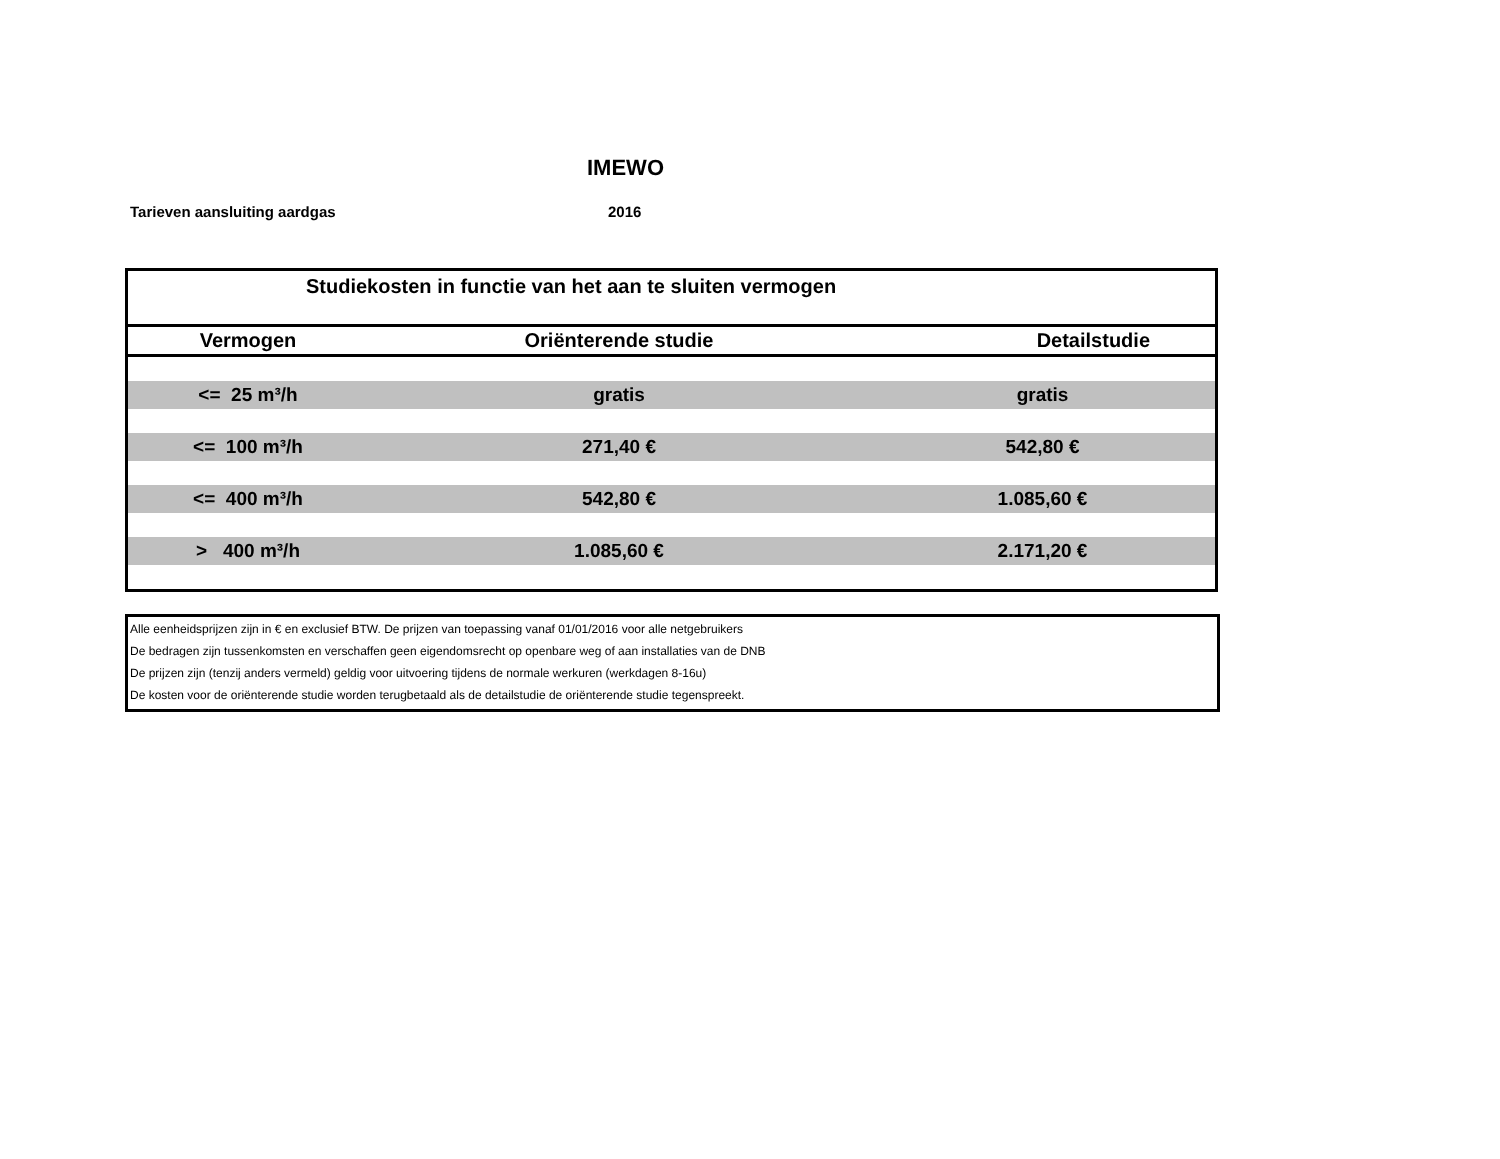IMEWO
Tarieven aansluiting aardgas 2016
| Studiekosten in functie van het aan te sluiten vermogen | | |
| --- | --- | --- |
| Vermogen | Oriënterende studie | Detailstudie |
| <= 25 m³/h | gratis | gratis |
| <= 100 m³/h | 271,40 € | 542,80 € |
| <= 400 m³/h | 542,80 € | 1.085,60 € |
| > 400 m³/h | 1.085,60 € | 2.171,20 € |
Alle eenheidsprijzen zijn in € en exclusief BTW. De prijzen van toepassing vanaf 01/01/2016 voor alle netgebruikers
De bedragen zijn tussenkomsten en verschaffen geen eigendomsrecht op openbare weg of aan installaties van de DNB
De prijzen zijn (tenzij anders vermeld) geldig voor uitvoering tijdens de normale werkuren (werkdagen 8-16u)
De kosten voor de oriënterende studie worden terugbetaald als de detailstudie de oriënterende studie tegenspreekt.